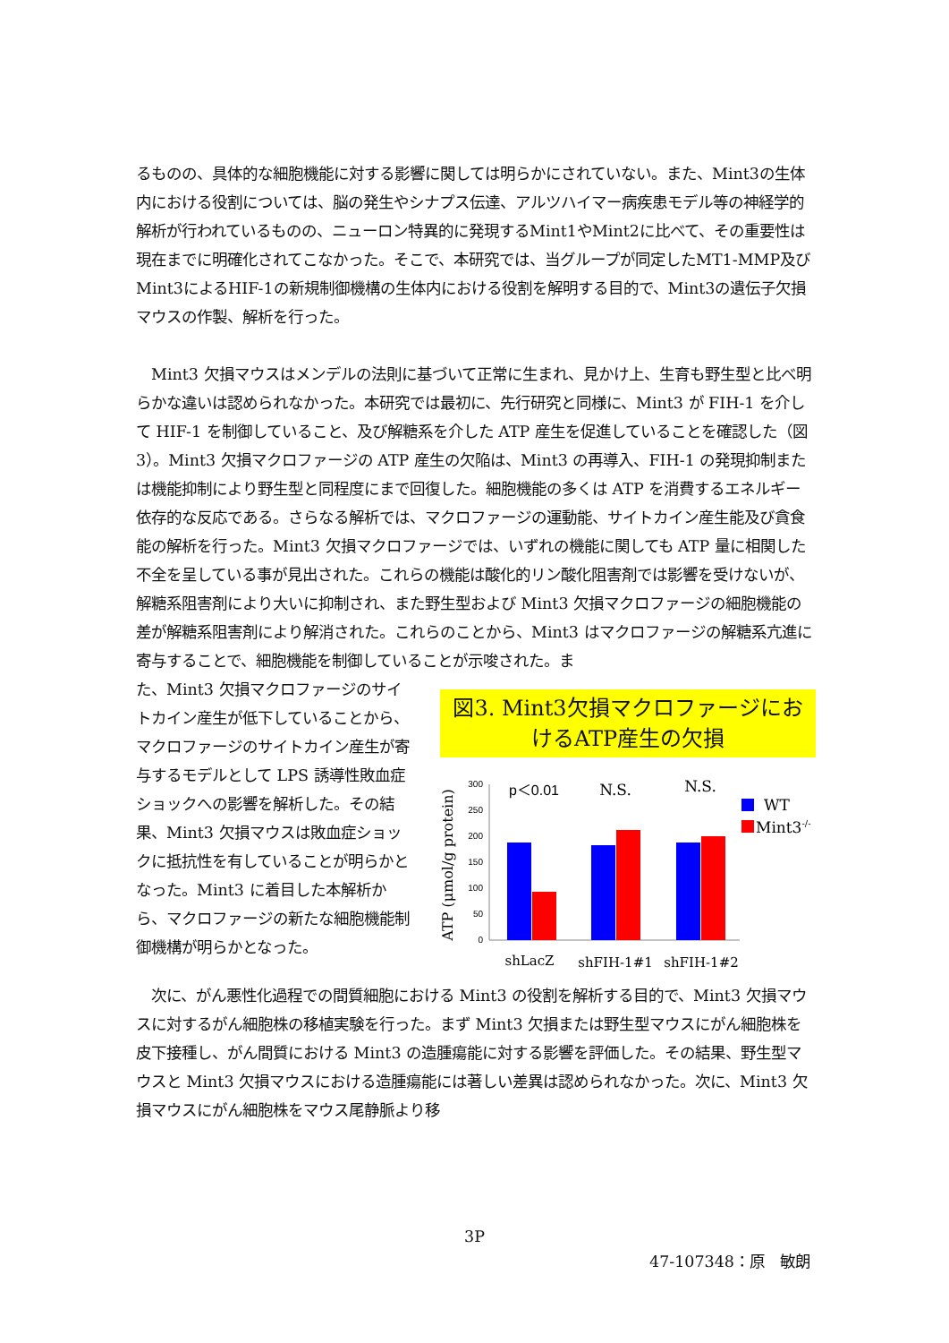るものの、具体的な細胞機能に対する影響に関しては明らかにされていない。また、Mint3の生体内における役割については、脳の発生やシナプス伝達、アルツハイマー病疾患モデル等の神経学的解析が行われているものの、ニューロン特異的に発現するMint1やMint2に比べて、その重要性は現在までに明確化されてこなかった。そこで、本研究では、当グループが同定したMT1-MMP及びMint3によるHIF-1の新規制御機構の生体内における役割を解明する目的で、Mint3の遺伝子欠損マウスの作製、解析を行った。
　Mint3 欠損マウスはメンデルの法則に基づいて正常に生まれ、見かけ上、生育も野生型と比べ明らかな違いは認められなかった。本研究では最初に、先行研究と同様に、Mint3 が FIH-1 を介して HIF-1 を制御していること、及び解糖系を介した ATP 産生を促進していることを確認した（図 3）。Mint3 欠損マクロファージの ATP 産生の欠陥は、Mint3 の再導入、FIH-1 の発現抑制または機能抑制により野生型と同程度にまで回復した。細胞機能の多くは ATP を消費するエネルギー依存的な反応である。さらなる解析では、マクロファージの運動能、サイトカイン産生能及び貪食能の解析を行った。Mint3 欠損マクロファージでは、いずれの機能に関しても ATP 量に相関した不全を呈している事が見出された。これらの機能は酸化的リン酸化阻害剤では影響を受けないが、解糖系阻害剤により大いに抑制され、また野生型および Mint3 欠損マクロファージの細胞機能の差が解糖系阻害剤により解消された。これらのことから、Mint3 はマクロファージの解糖系亢進に寄与することで、細胞機能を制御していることが示唆された。ま
た、Mint3 欠損マクロファージのサイトカイン産生が低下していることから、マクロファージのサイトカイン産生が寄与するモデルとして LPS 誘導性敗血症ショックへの影響を解析した。その結果、Mint3 欠損マウスは敗血症ショックに抵抗性を有していることが明らかとなった。Mint3 に着目した本解析から、マクロファージの新たな細胞機能制御機構が明らかとなった。
図3. Mint3欠損マクロファージにおけるATP産生の欠損
ATP (μmol/g protein)
300
250
200
150
100
50
0
p＜0.01
N.S.
N.S.
WT
Mint3-/-
shLacZ
shFIH-1#1
shFIH-1#2
　次に、がん悪性化過程での間質細胞における Mint3 の役割を解析する目的で、Mint3 欠損マウスに対するがん細胞株の移植実験を行った。まず Mint3 欠損または野生型マウスにがん細胞株を皮下接種し、がん間質における Mint3 の造腫瘍能に対する影響を評価した。その結果、野生型マウスと Mint3 欠損マウスにおける造腫瘍能には著しい差異は認められなかった。次に、Mint3 欠損マウスにがん細胞株をマウス尾静脈より移
3P
47-107348：原　敏朗